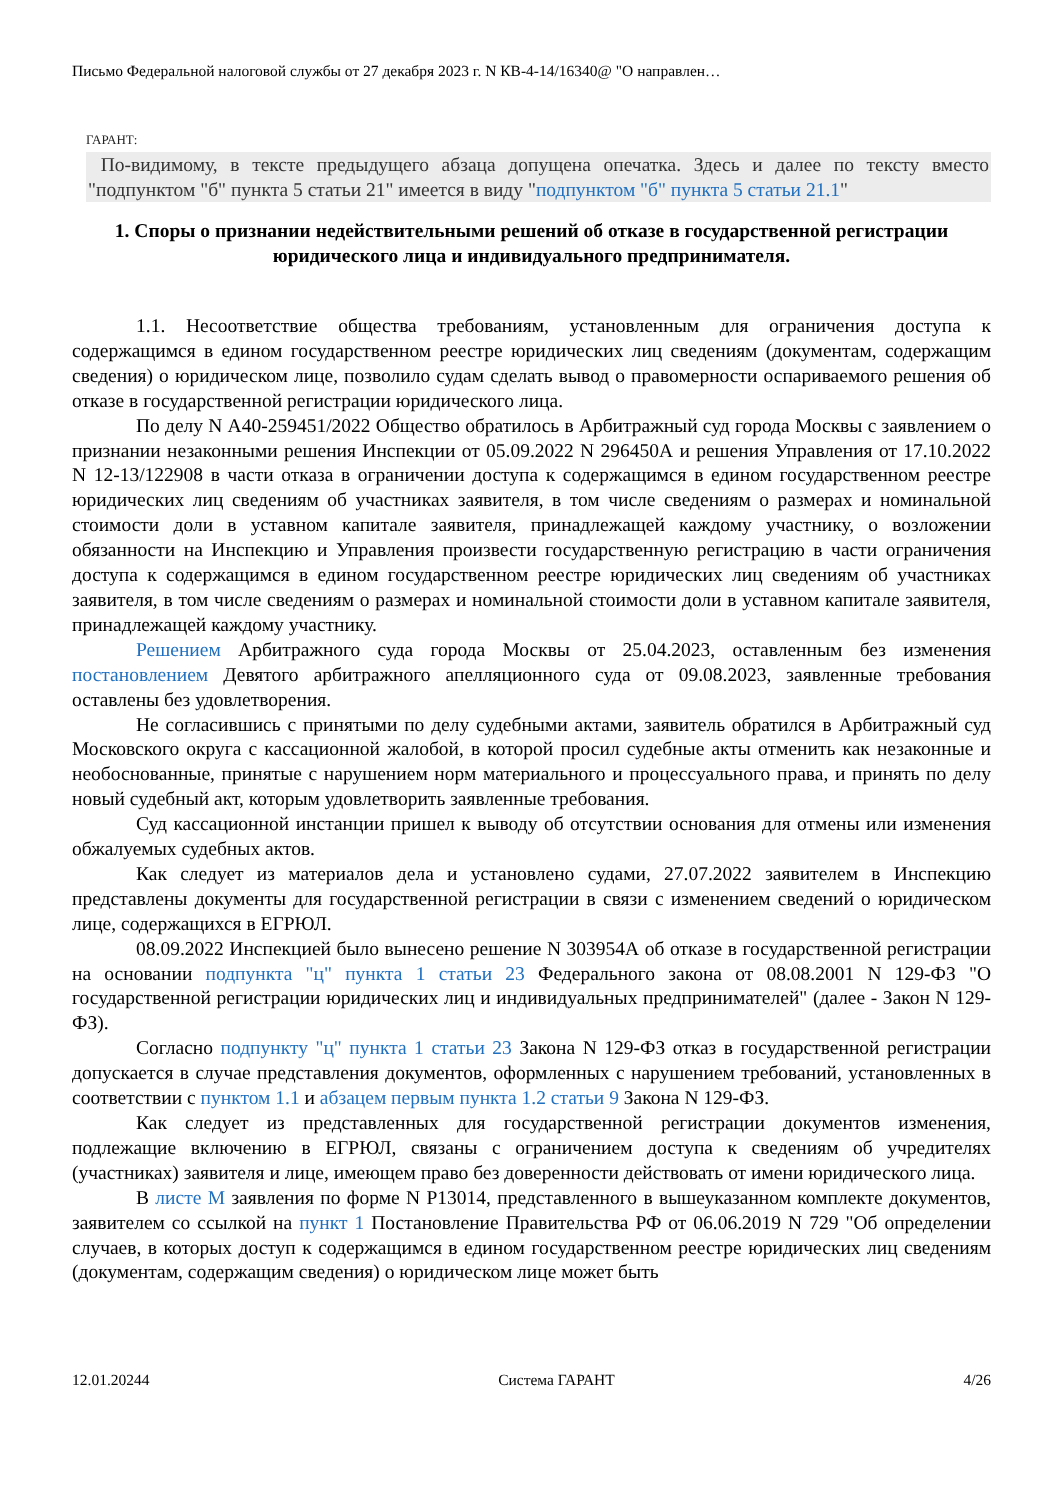Письмо Федеральной налоговой службы от 27 декабря 2023 г. N КВ-4-14/16340@ "О направлен…
ГАРАНТ:
По-видимому, в тексте предыдущего абзаца допущена опечатка. Здесь и далее по тексту вместо "подпунктом "б" пункта 5 статьи 21" имеется в виду "подпунктом "б" пункта 5 статьи 21.1"
1. Споры о признании недействительными решений об отказе в государственной регистрации юридического лица и индивидуального предпринимателя.
1.1. Несоответствие общества требованиям, установленным для ограничения доступа к содержащимся в едином государственном реестре юридических лиц сведениям (документам, содержащим сведения) о юридическом лице, позволило судам сделать вывод о правомерности оспариваемого решения об отказе в государственной регистрации юридического лица.
По делу N А40-259451/2022 Общество обратилось в Арбитражный суд города Москвы с заявлением о признании незаконными решения Инспекции от 05.09.2022 N 296450А и решения Управления от 17.10.2022 N 12-13/122908 в части отказа в ограничении доступа к содержащимся в едином государственном реестре юридических лиц сведениям об участниках заявителя, в том числе сведениям о размерах и номинальной стоимости доли в уставном капитале заявителя, принадлежащей каждому участнику, о возложении обязанности на Инспекцию и Управления произвести государственную регистрацию в части ограничения доступа к содержащимся в едином государственном реестре юридических лиц сведениям об участниках заявителя, в том числе сведениям о размерах и номинальной стоимости доли в уставном капитале заявителя, принадлежащей каждому участнику.
Решением Арбитражного суда города Москвы от 25.04.2023, оставленным без изменения постановлением Девятого арбитражного апелляционного суда от 09.08.2023, заявленные требования оставлены без удовлетворения.
Не согласившись с принятыми по делу судебными актами, заявитель обратился в Арбитражный суд Московского округа с кассационной жалобой, в которой просил судебные акты отменить как незаконные и необоснованные, принятые с нарушением норм материального и процессуального права, и принять по делу новый судебный акт, которым удовлетворить заявленные требования.
Суд кассационной инстанции пришел к выводу об отсутствии основания для отмены или изменения обжалуемых судебных актов.
Как следует из материалов дела и установлено судами, 27.07.2022 заявителем в Инспекцию представлены документы для государственной регистрации в связи с изменением сведений о юридическом лице, содержащихся в ЕГРЮЛ.
08.09.2022 Инспекцией было вынесено решение N 303954А об отказе в государственной регистрации на основании подпункта "ц" пункта 1 статьи 23 Федерального закона от 08.08.2001 N 129-ФЗ "О государственной регистрации юридических лиц и индивидуальных предпринимателей" (далее - Закон N 129-ФЗ).
Согласно подпункту "ц" пункта 1 статьи 23 Закона N 129-ФЗ отказ в государственной регистрации допускается в случае представления документов, оформленных с нарушением требований, установленных в соответствии с пунктом 1.1 и абзацем первым пункта 1.2 статьи 9 Закона N 129-ФЗ.
Как следует из представленных для государственной регистрации документов изменения, подлежащие включению в ЕГРЮЛ, связаны с ограничением доступа к сведениям об учредителях (участниках) заявителя и лице, имеющем право без доверенности действовать от имени юридического лица.
В листе М заявления по форме N Р13014, представленного в вышеуказанном комплекте документов, заявителем со ссылкой на пункт 1 Постановление Правительства РФ от 06.06.2019 N 729 "Об определении случаев, в которых доступ к содержащимся в едином государственном реестре юридических лиц сведениям (документам, содержащим сведения) о юридическом лице может быть
12.01.20244 Система ГАРАНТ 4/26